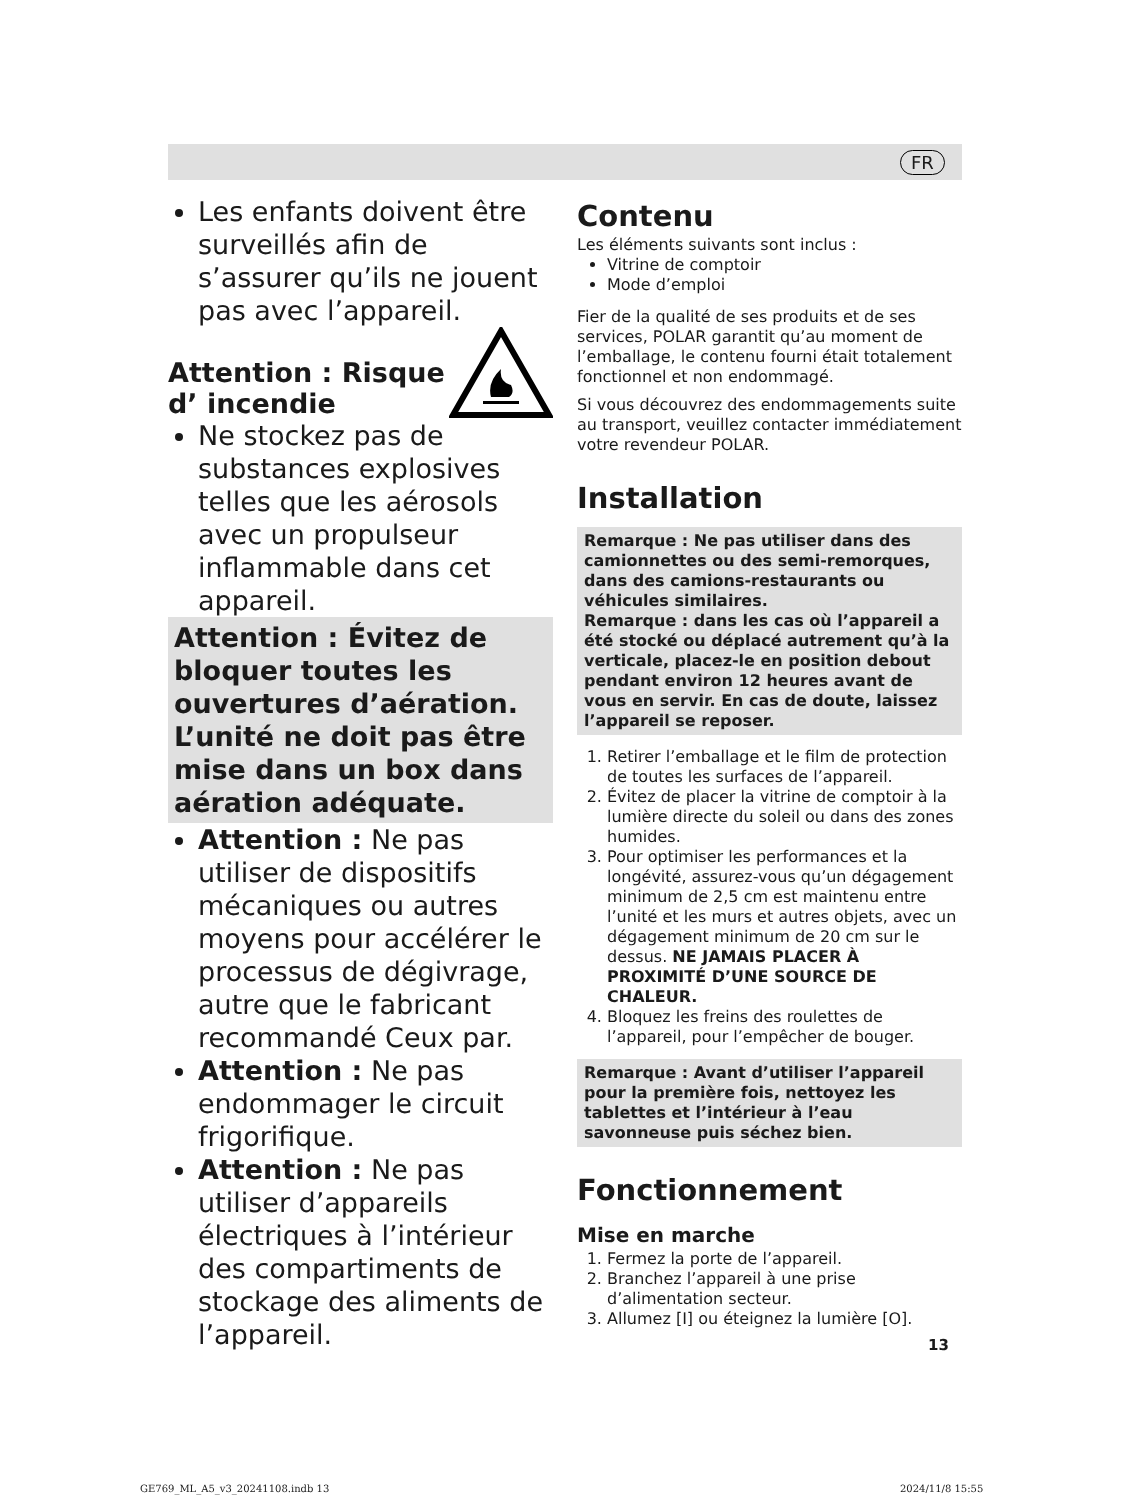FR
Les enfants doivent être surveillés afin de s’assurer qu’ils ne jouent pas avec l’appareil.
Attention : Risque
d’ incendie
Ne stockez pas de substances explosives telles que les aérosols avec un propulseur inflammable dans cet appareil.
Attention : Évitez de bloquer toutes les ouvertures d’aération. L’unité ne doit pas être mise dans un box dans aération adéquate.
Attention : Ne pas utiliser de dispositifs mécaniques ou autres moyens pour accélérer le processus de dégivrage, autre que le fabricant recommandé Ceux par.
Attention : Ne pas endommager le circuit frigorifique.
Attention : Ne pas utiliser d’appareils électriques à l’intérieur des compartiments de stockage des aliments de l’appareil.
Contenu
Les éléments suivants sont inclus :
Vitrine de comptoir
Mode d’emploi
Fier de la qualité de ses produits et de ses services, POLAR garantit qu’au moment de l’emballage, le contenu fourni était totalement fonctionnel et non endommagé.
Si vous découvrez des endommagements suite au transport, veuillez contacter immédiatement votre revendeur POLAR.
Installation
Remarque : Ne pas utiliser dans des camionnettes ou des semi-remorques, dans des camions-restaurants ou véhicules similaires.
Remarque : dans les cas où l’appareil a été stocké ou déplacé autrement qu’à la verticale, placez-le en position debout pendant environ 12 heures avant de vous en servir. En cas de doute, laissez l’appareil se reposer.
1. Retirer l’emballage et le film de protection de toutes les surfaces de l’appareil.
2. Évitez de placer la vitrine de comptoir à la lumière directe du soleil ou dans des zones humides.
3. Pour optimiser les performances et la longévité, assurez-vous qu’un dégagement minimum de 2,5 cm est maintenu entre l’unité et les murs et autres objets, avec un dégagement minimum de 20 cm sur le dessus. NE JAMAIS PLACER À PROXIMITÉ D’UNE SOURCE DE CHALEUR.
4. Bloquez les freins des roulettes de l’appareil, pour l’empêcher de bouger.
Remarque : Avant d’utiliser l’appareil pour la première fois, nettoyez les tablettes et l’intérieur à l’eau savonneuse puis séchez bien.
Fonctionnement
Mise en marche
1. Fermez la porte de l’appareil.
2. Branchez l’appareil à une prise d’alimentation secteur.
3. Allumez [I] ou éteignez la lumière [O].
13
GE769_ML_A5_v3_20241108.indb 13
2024/11/8 15:55